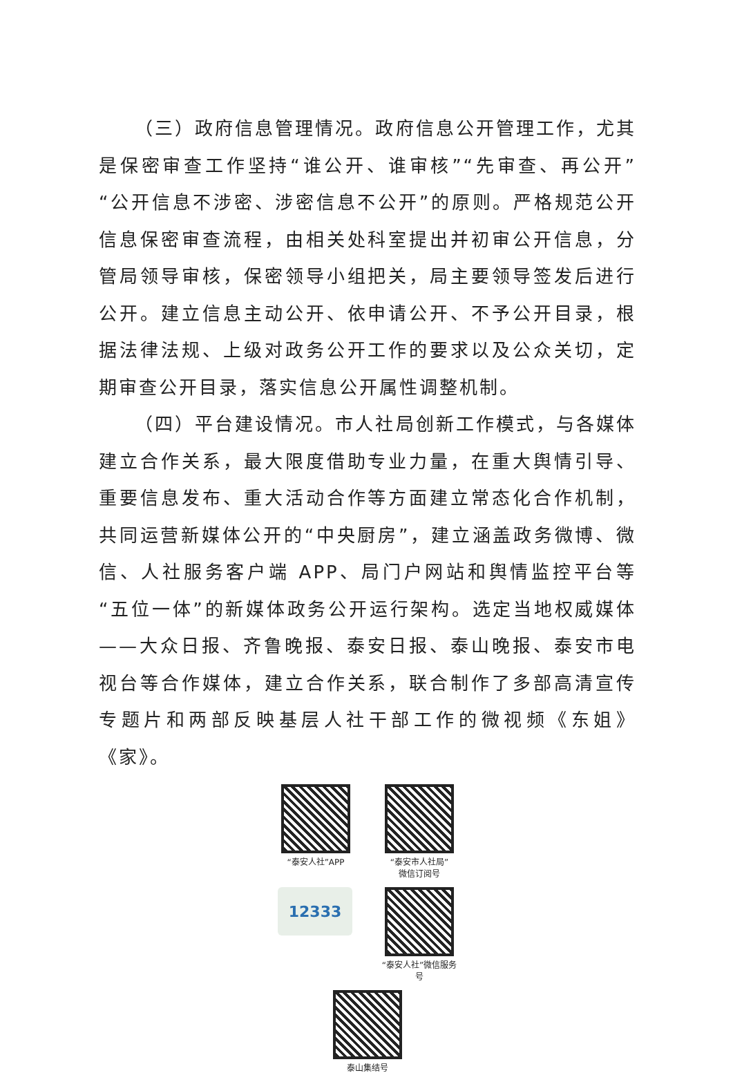（三）政府信息管理情况。政府信息公开管理工作，尤其是保密审查工作坚持“谁公开、谁审核”“先审查、再公开”“公开信息不涉密、涉密信息不公开”的原则。严格规范公开信息保密审查流程，由相关处科室提出并初审公开信息，分管局领导审核，保密领导小组把关，局主要领导签发后进行公开。建立信息主动公开、依申请公开、不予公开目录，根据法律法规、上级对政务公开工作的要求以及公众关切，定期审查公开目录，落实信息公开属性调整机制。
（四）平台建设情况。市人社局创新工作模式，与各媒体建立合作关系，最大限度借助专业力量，在重大舆情引导、重要信息发布、重大活动合作等方面建立常态化合作机制，共同运营新媒体公开的“中央厨房”，建立涵盖政务微博、微信、人社服务客户端 APP、局门户网站和舆情监控平台等“五位一体”的新媒体政务公开运行架构。选定当地权威媒体——大众日报、齐鲁晚报、泰安日报、泰山晚报、泰安市电视台等合作媒体，建立合作关系，联合制作了多部高清宣传专题片和两部反映基层人社干部工作的微视频《东姐》《家》。
“泰安人社”APP “泰安市人社局”
微信订阅号
12333
“泰安人社”微信服务号
泰山集结号